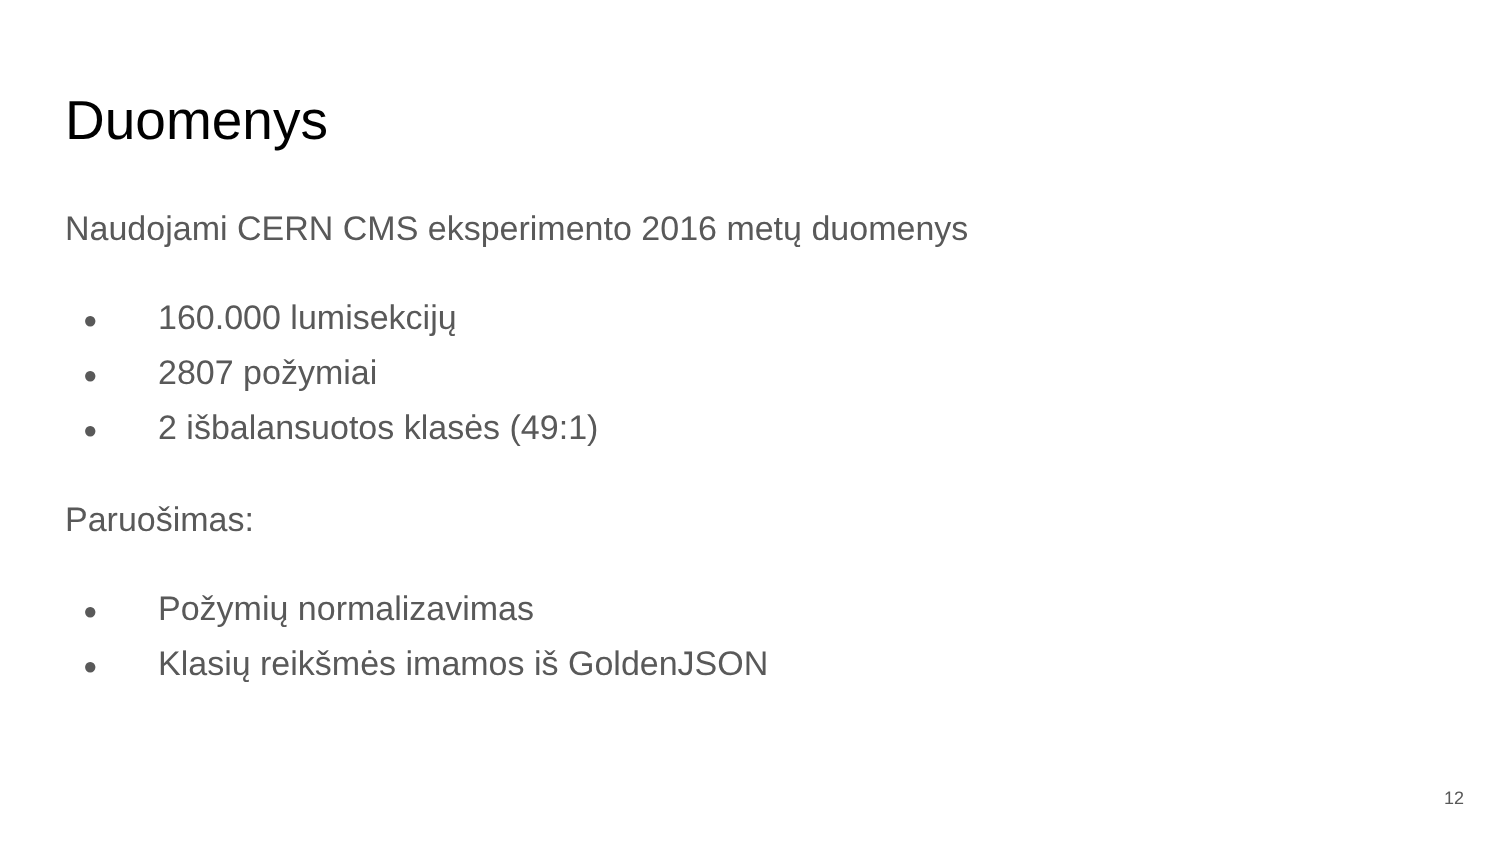Duomenys
Naudojami CERN CMS eksperimento 2016 metų duomenys
● 160.000 lumisekcijų
● 2807 požymiai
● 2 išbalansuotos klasės (49:1)
Paruošimas:
● Požymių normalizavimas
● Klasių reikšmės imamos iš GoldenJSON
12